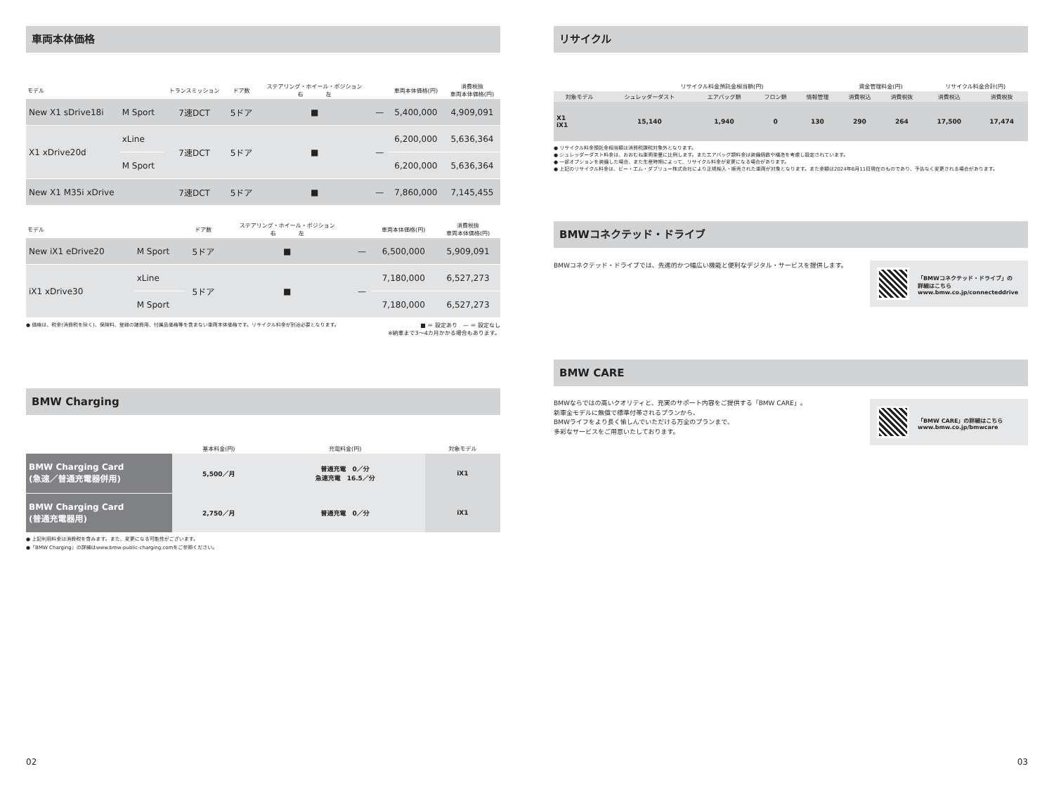車両本体価格
| モデル | | トランスミッション | ドア数 | ステアリング・ホイール・ポジション 右 左 | | 車両本体価格(円) | 消費税抜 車両本体価格(円) |
| --- | --- | --- | --- | --- | --- | --- | --- |
| New X1 sDrive18i | M Sport | 7速DCT | 5ドア | ■ | — | 5,400,000 | 4,909,091 |
| X1 xDrive20d | xLine | 7速DCT | 5ドア | ■ | — | 6,200,000 | 5,636,364 |
| | M Sport | | | | | 6,200,000 | 5,636,364 |
| New X1 M35i xDrive | | 7速DCT | 5ドア | ■ | — | 7,860,000 | 7,145,455 |
| モデル | | ドア数 | ステアリング・ホイール・ポジション 右 左 | | 車両本体価格(円) | 消費税抜 車両本体価格(円) |
| --- | --- | --- | --- | --- | --- | --- |
| New iX1 eDrive20 | M Sport | 5ドア | ■ | — | 6,500,000 | 5,909,091 |
| iX1 xDrive30 | xLine | 5ドア | ■ | — | 7,180,000 | 6,527,273 |
| | M Sport | | | | 7,180,000 | 6,527,273 |
● 価格は、税金(消費税を除く)、保険料、登録の諸費用、付属品価格等を含まない車両本体価格です。リサイクル料金が別途必要となります。
■ ＝ 設定あり　— ＝ 設定なし
※納車まで3〜4カ月かかる場合もあります。
BMW Charging
| | 基本料金(円) | 充電料金(円) | 対象モデル |
| --- | --- | --- | --- |
| BMW Charging Card (急速／普通充電器併用) | 5,500／月 | 普通充電 0／分 急速充電 16.5／分 | iX1 |
| BMW Charging Card (普通充電器用) | 2,750／月 | 普通充電 0／分 | iX1 |
● 上記利用料金は消費税を含みます。また、変更になる可能性がございます。
●「BMW Charging」の詳細はwww.bmw-public-charging.comをご参照ください。
リサイクル
| | リサイクル料金預託金相当額(円) | | | | 資金管理料金(円) | | リサイクル料金合計(円) | |
| --- | --- | --- | --- | --- | --- | --- | --- | --- |
| 対象モデル | シュレッダーダスト | エアバッグ類 | フロン類 | 情報管理 | 消費税込 | 消費税抜 | 消費税込 | 消費税抜 |
| X1 iX1 | 15,140 | 1,940 | 0 | 130 | 290 | 264 | 17,500 | 17,474 |
● リサイクル料金預託金相当額は消費税課税対象外となります。
● シュレッダーダスト料金は、おおむね車両重量に比例します。またエアバッグ類料金は装備個数や構造を考慮し設定されています。
● 一部オプションを装備した場合、また生産時期によって、リサイクル料金が変更になる場合があります。
● 上記のリサイクル料金は、ビー・エム・ダブリュー株式会社により正規輸入・販売された車両が対象となります。また金額は2024年6月11日現在のものであり、予告なく変更される場合があります。
BMWコネクテッド・ドライブ
BMWコネクテッド・ドライブでは、先進的かつ幅広い機能と便利なデジタル・サービスを提供します。
「BMWコネクテッド・ドライブ」の
詳細はこちら
www.bmw.co.jp/connecteddrive
BMW CARE
BMWならではの高いクオリティと、充実のサポート内容をご提供する「BMW CARE」。
新車全モデルに無償で標準付帯されるプランから、
BMWライフをより長く愉しんでいただける万全のプランまで、
多彩なサービスをご用意いたしております。
「BMW CARE」の詳細はこちら
www.bmw.co.jp/bmwcare
02 03